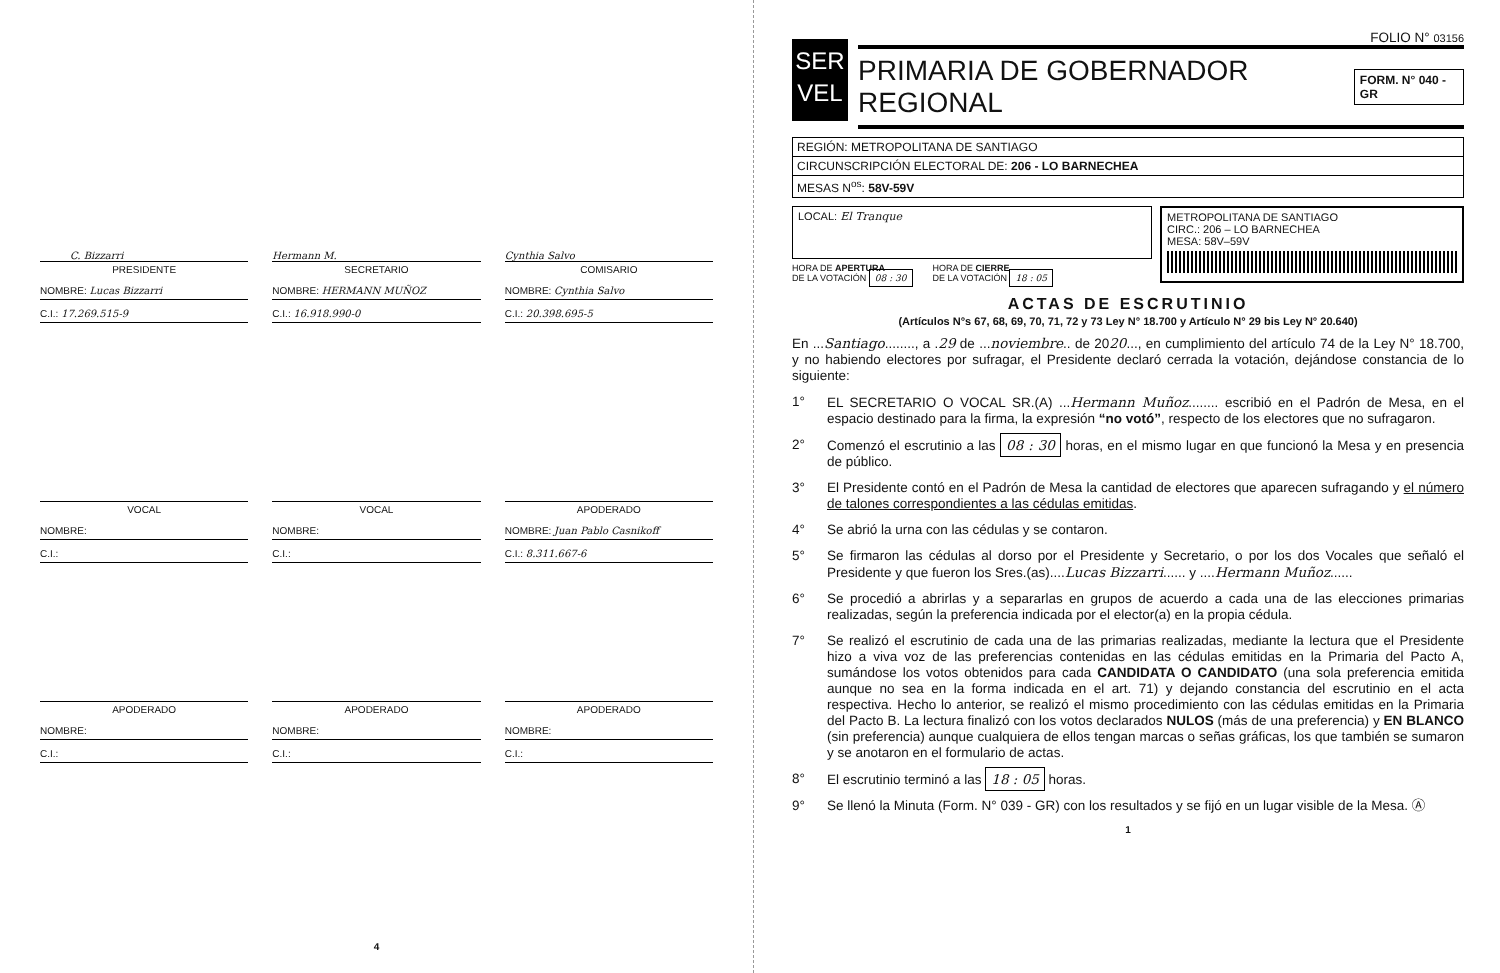C. Bizzarri
PRESIDENTE
NOMBRE: Lucas Bizzarri
C.I.: 17.269.515-9
Hermann M.
SECRETARIO
NOMBRE: HERMANN MUÑOZ
C.I.: 16.918.990-0
Cynthia Salvo
COMISARIO
NOMBRE: Cynthia Salvo
C.I.: 20.398.695-5
VOCAL
NOMBRE:
C.I.:
VOCAL
NOMBRE:
C.I.:
APODERADO
NOMBRE: Juan Pablo Casnikoff
C.I.: 8.311.667-6
APODERADO
NOMBRE:
C.I.:
APODERADO
NOMBRE:
C.I.:
APODERADO
NOMBRE:
C.I.:
4
SER
VEL
FOLIO N° 03156
PRIMARIA DE GOBERNADOR REGIONAL FORM. N° 040 - GR
REGIÓN: METROPOLITANA DE SANTIAGO
CIRCUNSCRIPCIÓN ELECTORAL DE: 206 - LO BARNECHEA
MESAS N<sup>os</sup>: 58V-59V
LOCAL: El Tranque
HORA DE APERTURA
DE LA VOTACIÓN 08 : 30
HORA DE CIERRE
DE LA VOTACIÓN 18 : 05
METROPOLITANA DE SANTIAGO
CIRC.: 206 – LO BARNECHEA
MESA: 58V–59V
ACTAS DE ESCRUTINIO
(Artículos N°s 67, 68, 69, 70, 71, 72 y 73 Ley N° 18.700 y Artículo N° 29 bis Ley N° 20.640)
En ...Santiago........, a .29 de ...noviembre.. de 2020..., en cumplimiento del artículo 74 de la Ley N° 18.700, y no habiendo electores por sufragar, el Presidente declaró cerrada la votación, dejándose constancia de lo siguiente:
1°
EL SECRETARIO O VOCAL SR.(A) ...Hermann Muñoz........ escribió en el Padrón de Mesa, en el espacio destinado para la firma, la expresión “no votó”, respecto de los electores que no sufragaron.
2°
Comenzó el escrutinio a las 08 : 30 horas, en el mismo lugar en que funcionó la Mesa y en presencia de público.
3°
El Presidente contó en el Padrón de Mesa la cantidad de electores que aparecen sufragando y el número de talones correspondientes a las cédulas emitidas.
4°
Se abrió la urna con las cédulas y se contaron.
5°
Se firmaron las cédulas al dorso por el Presidente y Secretario, o por los dos Vocales que señaló el Presidente y que fueron los Sres.(as)....Lucas Bizzarri...... y ....Hermann Muñoz......
6°
Se procedió a abrirlas y a separarlas en grupos de acuerdo a cada una de las elecciones primarias realizadas, según la preferencia indicada por el elector(a) en la propia cédula.
7°
Se realizó el escrutinio de cada una de las primarias realizadas, mediante la lectura que el Presidente hizo a viva voz de las preferencias contenidas en las cédulas emitidas en la Primaria del Pacto A, sumándose los votos obtenidos para cada CANDIDATA O CANDIDATO (una sola preferencia emitida aunque no sea en la forma indicada en el art. 71) y dejando constancia del escrutinio en el acta respectiva. Hecho lo anterior, se realizó el mismo procedimiento con las cédulas emitidas en la Primaria del Pacto B. La lectura finalizó con los votos declarados NULOS (más de una preferencia) y EN BLANCO (sin preferencia) aunque cualquiera de ellos tengan marcas o señas gráficas, los que también se sumaron y se anotaron en el formulario de actas.
8°
El escrutinio terminó a las 18 : 05 horas.
9°
Se llenó la Minuta (Form. N° 039 - GR) con los resultados y se fijó en un lugar visible de la Mesa. Ⓐ
1